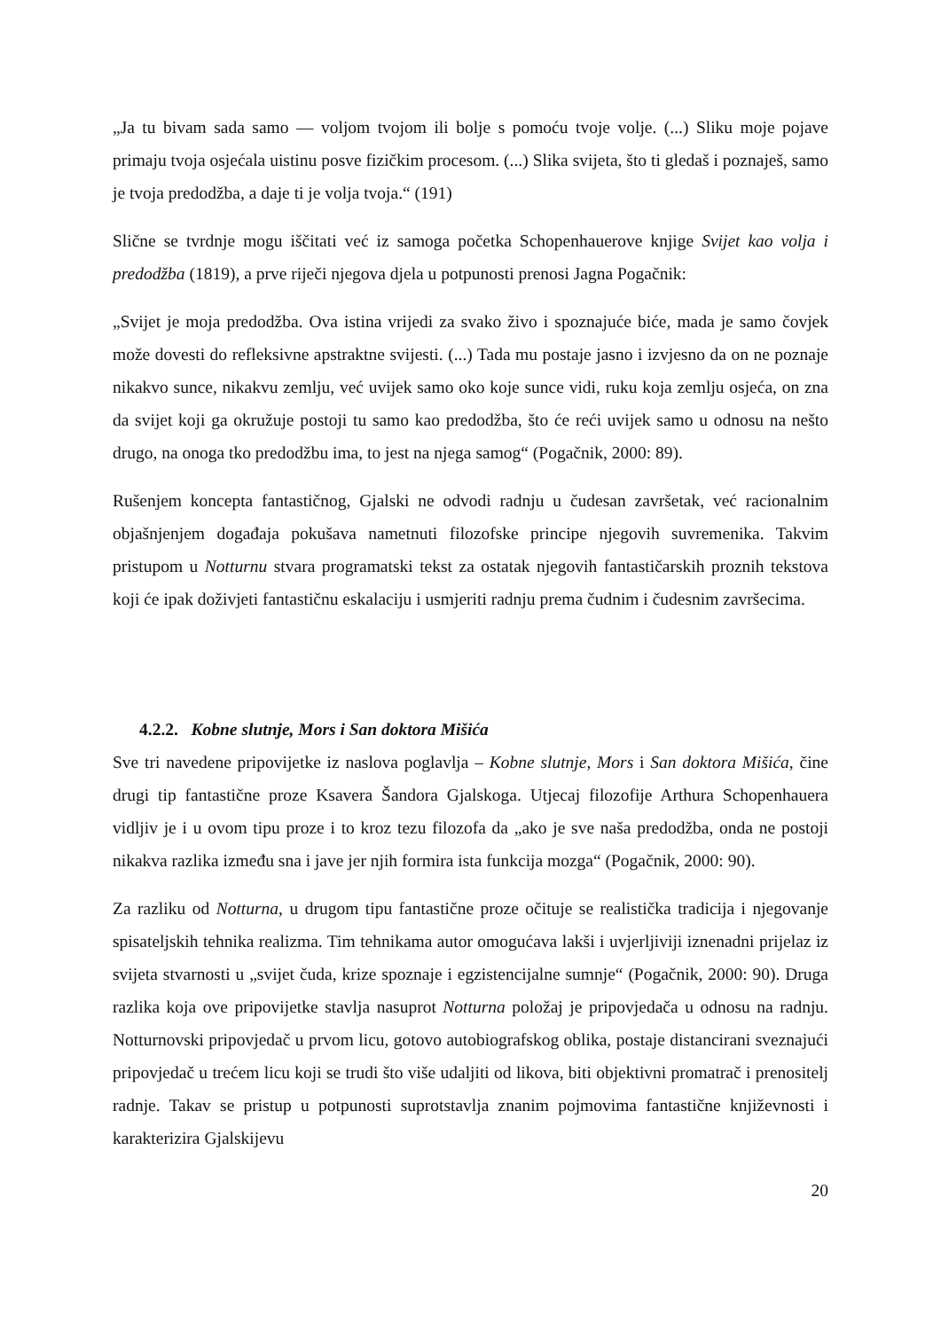„Ja tu bivam sada samo — voljom tvojom ili bolje s pomoću tvoje volje. (...) Sliku moje pojave primaju tvoja osjećala uistinu posve fizičkim procesom. (...) Slika svijeta, što ti gledaš i poznaješ, samo je tvoja predodžba, a daje ti je volja tvoja.“ (191)
Slične se tvrdnje mogu iščitati već iz samoga početka Schopenhauerove knjige Svijet kao volja i predodžba (1819), a prve riječi njegova djela u potpunosti prenosi Jagna Pogačnik:
„Svijet je moja predodžba. Ova istina vrijedi za svako živo i spoznajuće biće, mada je samo čovjek može dovesti do refleksivne apstraktne svijesti. (...) Tada mu postaje jasno i izvjesno da on ne poznaje nikakvo sunce, nikakvu zemlju, već uvijek samo oko koje sunce vidi, ruku koja zemlju osjeća, on zna da svijet koji ga okružuje postoji tu samo kao predodžba, što će reći uvijek samo u odnosu na nešto drugo, na onoga tko predodžbu ima, to jest na njega samog“ (Pogačnik, 2000: 89).
Rušenjem koncepta fantastičnog, Gjalski ne odvodi radnju u čudesan završetak, već racionalnim objašnjenjem događaja pokušava nametnuti filozofske principe njegovih suvremenika. Takvim pristupom u Notturnu stvara programatski tekst za ostatak njegovih fantastičarskih proznih tekstova koji će ipak doživjeti fantastičnu eskalaciju i usmjeriti radnju prema čudnim i čudesnim završecima.
4.2.2. Kobne slutnje, Mors i San doktora Mišića
Sve tri navedene pripovijetke iz naslova poglavlja – Kobne slutnje, Mors i San doktora Mišića, čine drugi tip fantastične proze Ksavera Šandora Gjalskoga. Utjecaj filozofije Arthura Schopenhauera vidljiv je i u ovom tipu proze i to kroz tezu filozofa da „ako je sve naša predodžba, onda ne postoji nikakva razlika između sna i jave jer njih formira ista funkcija mozga“ (Pogačnik, 2000: 90).
Za razliku od Notturna, u drugom tipu fantastične proze očituje se realistička tradicija i njegovanje spisateljskih tehnika realizma. Tim tehnikama autor omogućava lakši i uvjerljiviji iznenadni prijelaz iz svijeta stvarnosti u „svijet čuda, krize spoznaje i egzistencijalne sumnje“ (Pogačnik, 2000: 90). Druga razlika koja ove pripovijetke stavlja nasuprot Notturna položaj je pripovjedača u odnosu na radnju. Notturnovski pripovjedač u prvom licu, gotovo autobiografskog oblika, postaje distancirani sveznajući pripovjedač u trećem licu koji se trudi što više udaljiti od likova, biti objektivni promatrač i prenositelj radnje. Takav se pristup u potpunosti suprotstavlja znanim pojmovima fantastične književnosti i karakterizira Gjalskijevu
20